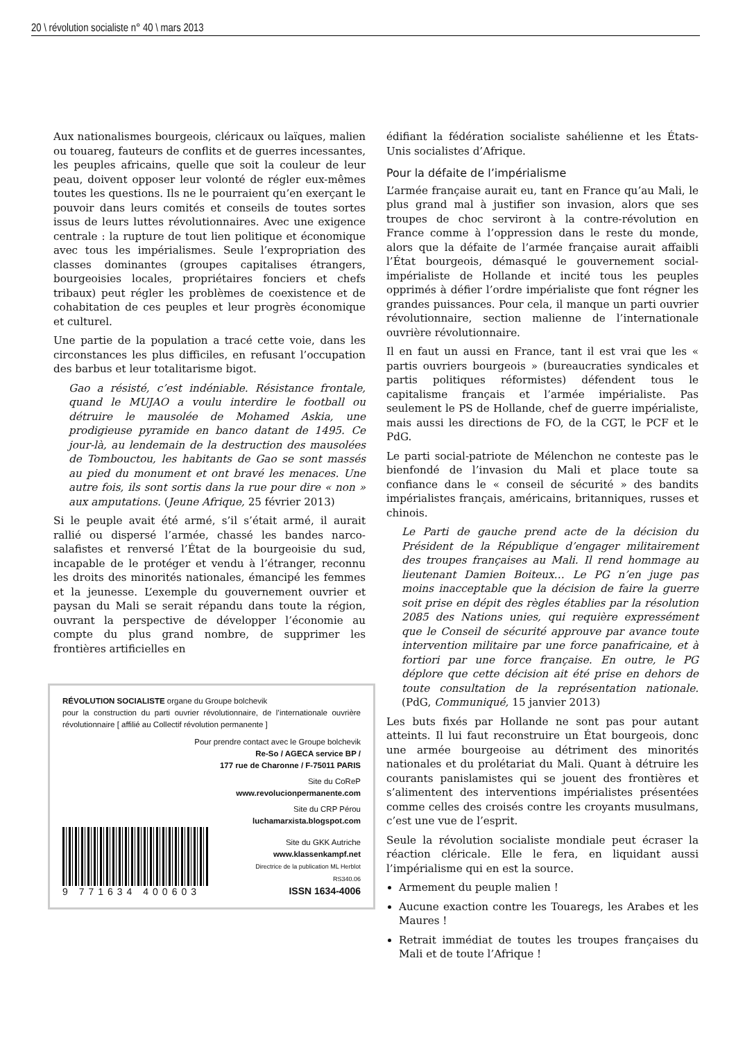20 \ révolution socialiste n° 40 \ mars 2013
Aux nationalismes bourgeois, cléricaux ou laïques, malien ou touareg, fauteurs de conflits et de guerres incessantes, les peuples africains, quelle que soit la couleur de leur peau, doivent opposer leur volonté de régler eux-mêmes toutes les questions. Ils ne le pourraient qu’en exerçant le pouvoir dans leurs comités et conseils de toutes sortes issus de leurs luttes révolutionnaires. Avec une exigence centrale : la rupture de tout lien politique et économique avec tous les impérialismes. Seule l’expropriation des classes dominantes (groupes capitalises étrangers, bourgeoisies locales, propriétaires fonciers et chefs tribaux) peut régler les problèmes de coexistence et de cohabitation de ces peuples et leur progrès économique et culturel.
Une partie de la population a tracé cette voie, dans les circonstances les plus difficiles, en refusant l’occupation des barbus et leur totalitarisme bigot.
Gao a résisté, c’est indéniable. Résistance frontale, quand le MUJAO a voulu interdire le football ou détruire le mausolée de Mohamed Askia, une prodigieuse pyramide en banco datant de 1495. Ce jour-là, au lendemain de la destruction des mausolées de Tombouctou, les habitants de Gao se sont massés au pied du monument et ont bravé les menaces. Une autre fois, ils sont sortis dans la rue pour dire « non » aux amputations. (Jeune Afrique, 25 février 2013)
Si le peuple avait été armé, s’il s’était armé, il aurait rallié ou dispersé l’armée, chassé les bandes narco-salafistes et renversé l’État de la bourgeoisie du sud, incapable de le protéger et vendu à l’étranger, reconnu les droits des minorités nationales, émancipé les femmes et la jeunesse. L’exemple du gouvernement ouvrier et paysan du Mali se serait répandu dans toute la région, ouvrant la perspective de développer l’économie au compte du plus grand nombre, de supprimer les frontières artificielles en
RÉVOLUTION SOCIALISTE organe du Groupe bolchevik
pour la construction du parti ouvrier révolutionnaire, de l’internationale ouvrière révolutionnaire [ affilié au Collectif révolution permanente ]
Pour prendre contact avec le Groupe bolchevik
Re-So / AGECA service BP /
177 rue de Charonne / F-75011 PARIS
Site du CoReP
www.revolucionpermanente.com
Site du CRP Pérou
luchamarxista.blogspot.com
9 771634 400603
Site du GKK Autriche
www.klassenkampf.net
Directrice de la publication ML Herblot
RS340.06
ISSN 1634-4006
édifiant la fédération socialiste sahélienne et les États-Unis socialistes d’Afrique.
Pour la défaite de l’impérialisme
L’armée française aurait eu, tant en France qu’au Mali, le plus grand mal à justifier son invasion, alors que ses troupes de choc serviront à la contre-révolution en France comme à l’oppression dans le reste du monde, alors que la défaite de l’armée française aurait affaibli l’État bourgeois, démasqué le gouvernement social-impérialiste de Hollande et incité tous les peuples opprimés à défier l’ordre impérialiste que font régner les grandes puissances. Pour cela, il manque un parti ouvrier révolutionnaire, section malienne de l’internationale ouvrière révolutionnaire.
Il en faut un aussi en France, tant il est vrai que les « partis ouvriers bourgeois » (bureaucraties syndicales et partis politiques réformistes) défendent tous le capitalisme français et l’armée impérialiste. Pas seulement le PS de Hollande, chef de guerre impérialiste, mais aussi les directions de FO, de la CGT, le PCF et le PdG.
Le parti social-patriote de Mélenchon ne conteste pas le bienfondé de l’invasion du Mali et place toute sa confiance dans le « conseil de sécurité » des bandits impérialistes français, américains, britanniques, russes et chinois.
Le Parti de gauche prend acte de la décision du Président de la République d’engager militairement des troupes françaises au Mali. Il rend hommage au lieutenant Damien Boiteux… Le PG n’en juge pas moins inacceptable que la décision de faire la guerre soit prise en dépit des règles établies par la résolution 2085 des Nations unies, qui requière expressément que le Conseil de sécurité approuve par avance toute intervention militaire par une force panafricaine, et à fortiori par une force française. En outre, le PG déplore que cette décision ait été prise en dehors de toute consultation de la représentation nationale. (PdG, Communiqué, 15 janvier 2013)
Les buts fixés par Hollande ne sont pas pour autant atteints. Il lui faut reconstruire un État bourgeois, donc une armée bourgeoise au détriment des minorités nationales et du prolétariat du Mali. Quant à détruire les courants panislamistes qui se jouent des frontières et s’alimentent des interventions impérialistes présentées comme celles des croisés contre les croyants musulmans, c’est une vue de l’esprit.
Seule la révolution socialiste mondiale peut écraser la réaction cléricale. Elle le fera, en liquidant aussi l’impérialisme qui en est la source.
Armement du peuple malien !
Aucune exaction contre les Touaregs, les Arabes et les Maures !
Retrait immédiat de toutes les troupes françaises du Mali et de toute l’Afrique !